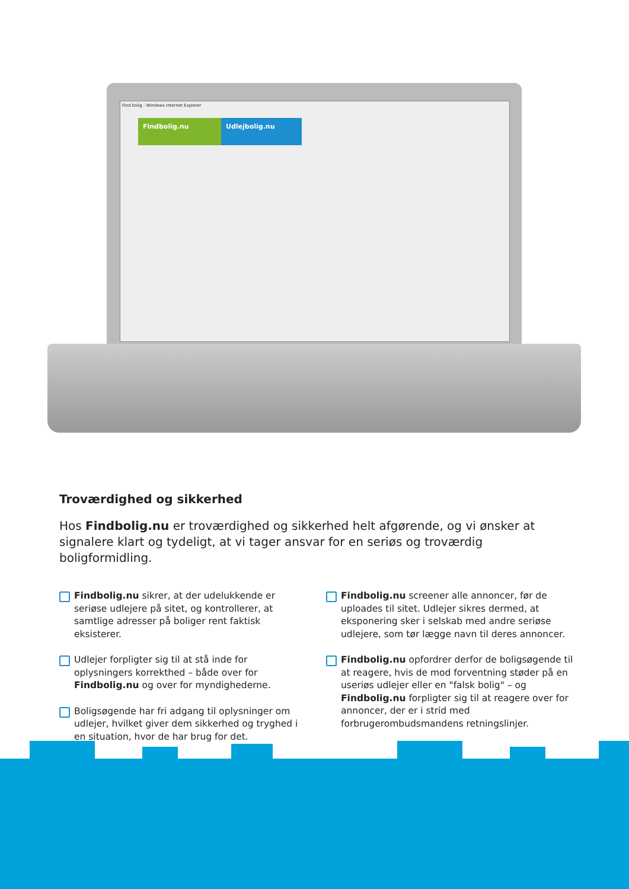Find bolig - Windows Internet Explorer
Findbolig.nu Udlejbolig.nu
Troværdighed og sikkerhed
Hos Findbolig.nu er troværdighed og sikkerhed helt afgørende, og vi ønsker at signalere klart og tydeligt, at vi tager ansvar for en seriøs og troværdig boligformidling.
Findbolig.nu sikrer, at der udelukkende er seriøse udlejere på sitet, og kontrollerer, at samtlige adresser på boliger rent faktisk eksisterer.
Udlejer forpligter sig til at stå inde for oplysningers korrekthed – både over for Findbolig.nu og over for myndighederne.
Boligsøgende har fri adgang til oplysninger om udlejer, hvilket giver dem sikkerhed og tryghed i en situation, hvor de har brug for det.
Findbolig.nu screener alle annoncer, før de uploades til sitet. Udlejer sikres dermed, at eksponering sker i selskab med andre seriøse udlejere, som tør lægge navn til deres annoncer.
Findbolig.nu opfordrer derfor de boligsøgende til at reagere, hvis de mod forventning støder på en useriøs udlejer eller en "falsk bolig" – og Findbolig.nu forpligter sig til at reagere over for annoncer, der er i strid med forbrugerombudsmandens retningslinjer.